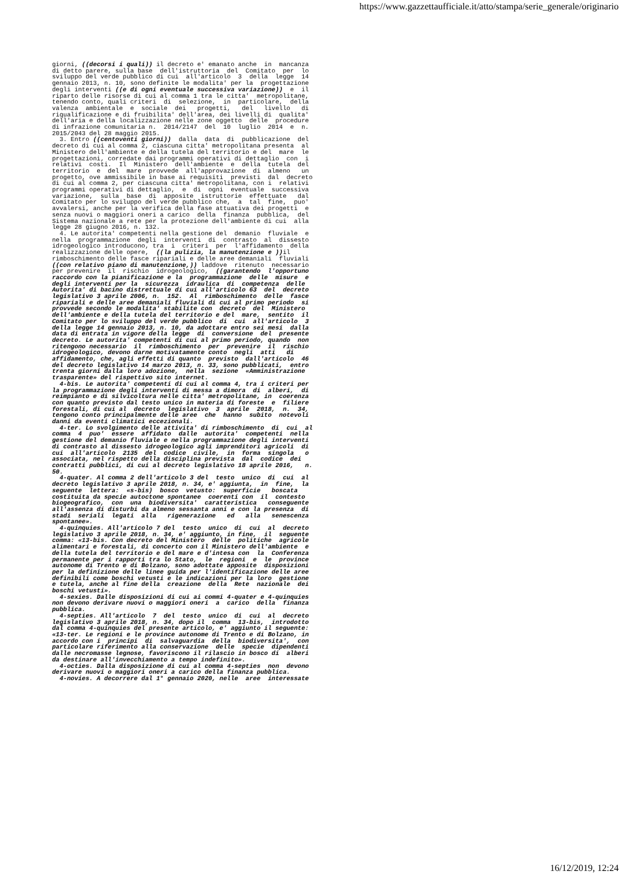https://www.gazzettaufficiale.it/atto/stampa/serie_generale/originario
giorni, ((decorsi i quali)) il decreto e' emanato anche in mancanza di detto parere, sulla base dell'istruttoria del Comitato per lo sviluppo del verde pubblico di cui all'articolo 3 della legge 14 gennaio 2013, n. 10, sono definite le modalita' per la progettazione degli interventi ((e di ogni eventuale successiva variazione)) e il riparto delle risorse di cui al comma 1 tra le citta' metropolitane, tenendo conto, quali criteri di selezione, in particolare, della valenza ambientale e sociale dei progetti, del livello di riqualificazione e di fruibilita' dell'area, dei livelli di qualita' dell'aria e della localizzazione nelle zone oggetto delle procedure di infrazione comunitaria n. 2014/2147 del 10 luglio 2014 e n. 2015/2043 del 28 maggio 2015. 3. Entro ((centoventi giorni)) dalla data di pubblicazione del decreto di cui al comma 2, ciascuna citta' metropolitana presenta al Ministero dell'ambiente e della tutela del territorio e del mare le progettazioni, corredate dai programmi operativi di dettaglio con i relativi costi. Il Ministero dell'ambiente e della tutela del territorio e del mare provvede all'approvazione di almeno un progetto, ove ammissibile in base ai requisiti previsti dal decreto di cui al comma 2, per ciascuna citta' metropolitana, con i relativi programmi operativi di dettaglio, e di ogni eventuale successiva variazione, sulla base di apposite istruttorie effettuate dal Comitato per lo sviluppo del verde pubblico che, a tal fine, puo' avvalersi, anche per la verifica della fase attuativa dei progetti e senza nuovi o maggiori oneri a carico della finanza pubblica, del Sistema nazionale a rete per la protezione dell'ambiente di cui alla legge 28 giugno 2016, n. 132. 4. Le autorita' competenti nella gestione del demanio fluviale e nella programmazione degli interventi di contrasto al dissesto idrogeologico introducono, tra i criteri per l'affidamento della realizzazione delle opere, ((la pulizia, la manutenzione e )) il rimboschimento delle fasce ripariali e delle aree demaniali fluviali ((con relativo piano di manutenzione,)) laddove ritenuto necessario per prevenire il rischio idrogeologico, ((garantendo l'opportuno raccordo con la pianificazione e la programmazione delle misure e degli interventi per la sicurezza idraulica di competenza delle Autorita' di bacino distrettuale di cui all'articolo 63 del decreto legislativo 3 aprile 2006, n. 152. Al rimboschimento delle fasce ripariali e delle aree demaniali fluviali di cui al primo periodo si provvede secondo le modalita' stabilite con decreto del Ministero dell'ambiente e della tutela del territorio e del mare, sentito il Comitato per lo sviluppo del verde pubblico di cui all'articolo 3 della legge 14 gennaio 2013, n. 10, da adottare entro sei mesi dalla data di entrata in vigore della legge di conversione del presente decreto. Le autorita' competenti di cui al primo periodo, quando non ritengono necessario il rimboschimento per prevenire il rischio idrogeologico, devono darne motivatamente conto negli atti di affidamento, che, agli effetti di quanto previsto dall'articolo 46 del decreto legislativo 14 marzo 2013, n. 33, sono pubblicati, entro trenta giorni dalla loro adozione, nella sezione «Amministrazione trasparente» del rispettivo sito internet. 4-bis. Le autorita' competenti di cui al comma 4, tra i criteri per la programmazione degli interventi di messa a dimora di alberi, di reimpianto e di silvicoltura nelle citta' metropolitane, in coerenza con quanto previsto dal testo unico in materia di foreste e filiere forestali, di cui al decreto legislativo 3 aprile 2018, n. 34, tengono conto principalmente delle aree che hanno subito notevoli danni da eventi climatici eccezionali. 4-ter. Lo svolgimento delle attivita' di rimboschimento di cui al comma 4 puo' essere affidato dalle autorita' competenti nella gestione del demanio fluviale e nella programmazione degli interventi di contrasto al dissesto idrogeologico agli imprenditori agricoli di cui all'articolo 2135 del codice civile, in forma singola o associata, nel rispetto della disciplina prevista dal codice dei contratti pubblici, di cui al decreto legislativo 18 aprile 2016, n. 50. 4-quater. Al comma 2 dell'articolo 3 del testo unico di cui al decreto legislativo 3 aprile 2018, n. 34, e' aggiunta, in fine, la seguente lettera: «s-bis) bosco vetusto: superficie boscata costituita da specie autoctone spontanee coerenti con il contesto biogeografico, con una biodiversita' caratteristica conseguente all'assenza di disturbi da almeno sessanta anni e con la presenza di stadi seriali legati alla rigenerazione ed alla senescenza spontanee». 4-quinquies. All'articolo 7 del testo unico di cui al decreto legislativo 3 aprile 2018, n. 34, e' aggiunto, in fine, il seguente comma: «13-bis. Con decreto del Ministero delle politiche agricole alimentari e forestali, di concerto con il Ministero dell'ambiente e della tutela del territorio e del mare e d'intesa con la Conferenza permanente per i rapporti tra lo Stato, le regioni e le province autonome di Trento e di Bolzano, sono adottate apposite disposizioni per la definizione delle linee guida per l'identificazione delle aree definibili come boschi vetusti e le indicazioni per la loro gestione e tutela, anche al fine della creazione della Rete nazionale dei boschi vetusti». 4-sexies. Dalle disposizioni di cui ai commi 4-quater e 4-quinquies non devono derivare nuovi o maggiori oneri a carico della finanza pubblica. 4-septies. All'articolo 7 del testo unico di cui al decreto legislativo 3 aprile 2018, n. 34, dopo il comma 13-bis, introdotto dal comma 4-quinquies del presente articolo, e' aggiunto il seguente: «13-ter. Le regioni e le province autonome di Trento e di Bolzano, in accordo con i principi di salvaguardia della biodiversita', con particolare riferimento alla conservazione delle specie dipendenti dalle necromasse legnose, favoriscono il rilascio in bosco di alberi da destinare all'invecchiamento a tempo indefinito». 4-octies. Dalla disposizione di cui al comma 4-septies non devono derivare nuovi o maggiori oneri a carico della finanza pubblica. 4-novies. A decorrere dal 1° gennaio 2020, nelle aree interessate
16/12/2019, 12:24